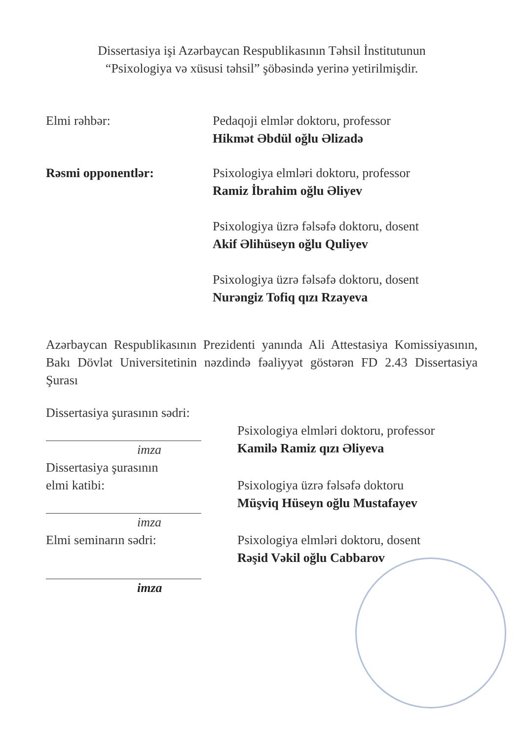Dissertasiya işi Azərbaycan Respublikasının Təhsil İnstitutunun
“Psixologiya və xüsusi təhsil” şöbəsində yerinə yetirilmişdir.
Elmi rəhbər: Pedaqoji elmlər doktoru, professor
Hikmət Əbdül oğlu Əlizadə
Rəsmi opponentlər: Psixologiya elmləri doktoru, professor
Ramiz İbrahim oğlu Əliyev
Psixologiya üzrə fəlsəfə doktoru, dosent
Akif Əlihüseyn oğlu Quliyev
Psixologiya üzrə fəlsəfə doktoru, dosent
Nurəngiz Tofiq qızı Rzayeva
Azərbaycan Respublikasının Prezidenti yanında Ali Attestasiya Komissiyasının, Bakı Dövlət Universitetinin nəzdində fəaliyyət göstərən FD 2.43 Dissertasiya Şurası
Dissertasiya şurasının sədri:
imza
Psixologiya elmləri doktoru, professor
Kamilə Ramiz qızı Əliyeva
Dissertasiya şurasının
elmi katibi:
imza
Psixologiya üzrə fəlsəfə doktoru
Müşviq Hüseyn oğlu Mustafayev
Elmi seminarın sədri:
imza
Psixologiya elmləri doktoru, dosent
Rəşid Vəkil oğlu Cabbarov